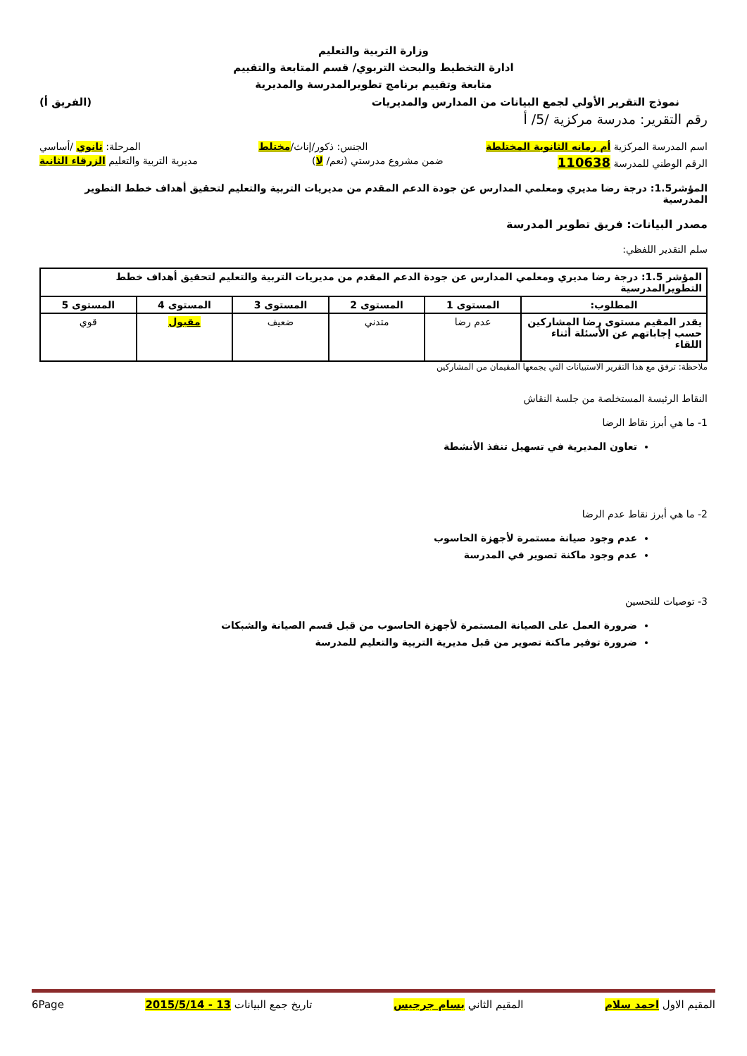وزارة التربية والتعليم
ادارة التخطيط والبحث التربوي/ قسم المتابعة والتقييم
متابعة وتقييم برنامج تطويرالمدرسة والمديرية
نموذج التقرير الأولي لجمع البيانات من المدارس والمديريات (الفريق أ)
رقم التقرير: مدرسة مركزية /5/ أ
اسم المدرسة المركزية أم رمانه الثانوية المختلطة الجنس: ذكور/إناث/مختلط المرحلة: ثانوي /أساسي
الرقم الوطني للمدرسة 110638 ضمن مشروع مدرستي (نعم/ لا) مديرية التربية والتعليم الزرقاء الثانية
المؤشر1.5: درجة رضا مديري ومعلمي المدارس عن جودة الدعم المقدم من مديريات التربية والتعليم لتحقيق أهداف خطط التطوير المدرسية
مصدر البيانات: فريق تطوير المدرسة
سلم التقدير اللفظي:
| المؤشر 1.5: درجة رضا مديري ومعلمي المدارس عن جودة الدعم المقدم من مديريات التربية والتعليم لتحقيق أهداف خطط التطويرالمدرسية | | | | | |
| --- | --- | --- | --- | --- | --- |
| المطلوب: | المستوى 1 | المستوى 2 | المستوى 3 | المستوى 4 | المستوى 5 |
| يقدر المقيم مستوى رضا المشاركين حسب إجاباتهم عن الأسئلة أثناء اللقاء | عدم رضا | متدني | ضعيف | مقبول | قوي |
ملاحظة: ترفق مع هذا التقرير الاستبيانات التي يجمعها المقيمان من المشاركين
النقاط الرئيسة المستخلصة من جلسة النقاش
1- ما هي أبرز نقاط الرضا
تعاون المديرية في تسهيل تنفذ الأنشطة
2- ما هي أبرز نقاط عدم الرضا
عدم وجود صيانة مستمرة لأجهزة الحاسوب
عدم وجود ماكنة تصوير في المدرسة
3- توصيات للتحسين
ضرورة العمل على الصيانة المستمرة لأجهزة الحاسوب من قبل قسم الصيانة والشبكات
ضرورة توفير ماكنة تصوير من قبل مديرية التربية والتعليم للمدرسة
المقيم الاول احمد سلام المقيم الثاني بسام جرجيس تاريخ جمع البيانات 13 - 2015/5/14 6Page